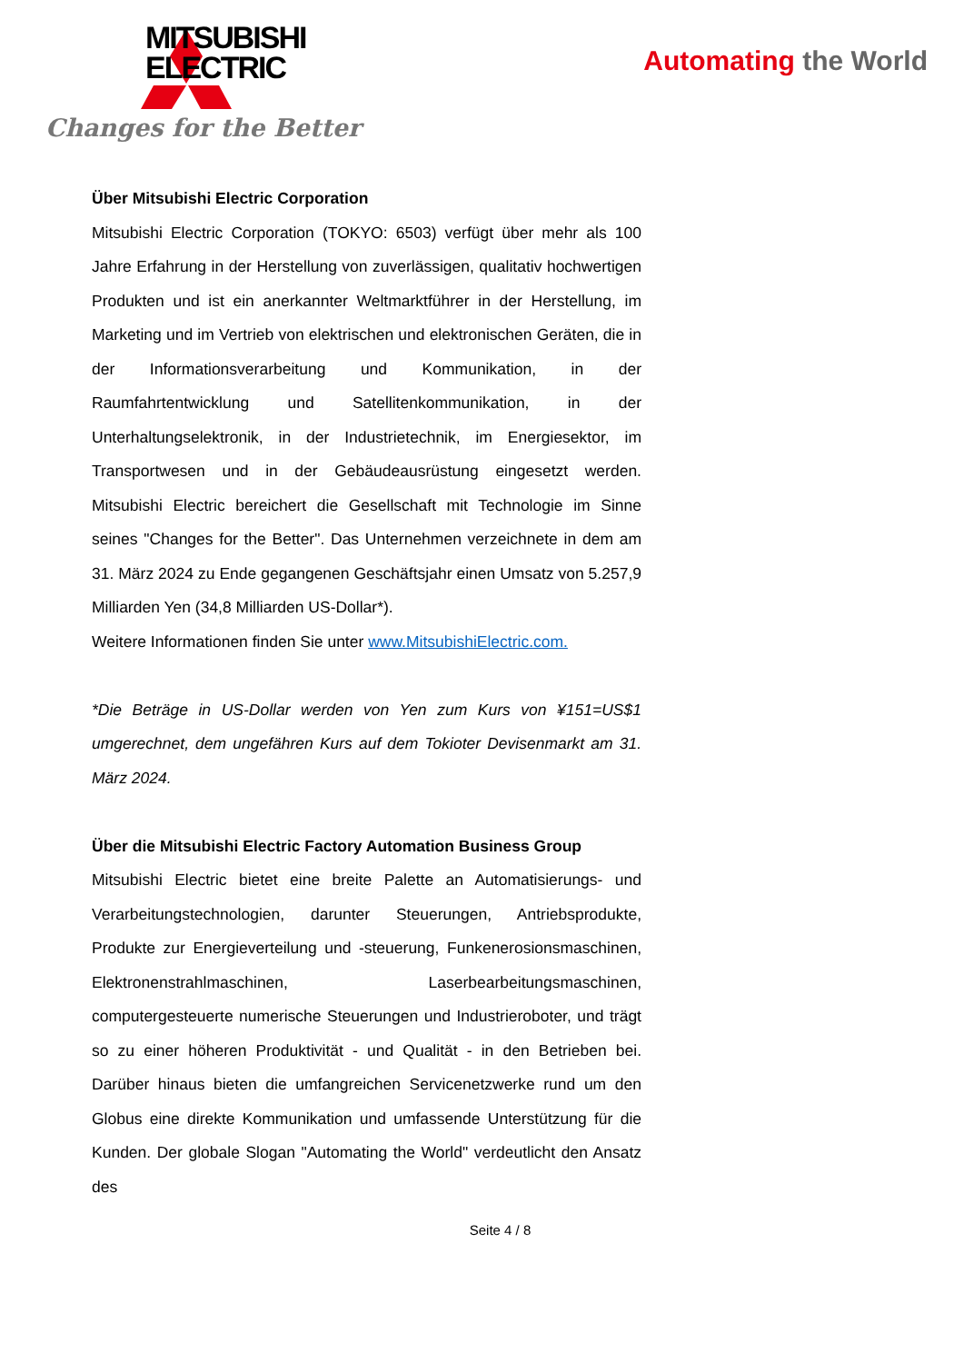MITSUBISHI
ELECTRIC
Changes for the Better
Automating the World
Über Mitsubishi Electric Corporation
Mitsubishi Electric Corporation (TOKYO: 6503) verfügt über mehr als 100 Jahre Erfahrung in der Herstellung von zuverlässigen, qualitativ hochwertigen Produkten und ist ein anerkannter Weltmarktführer in der Herstellung, im Marketing und im Vertrieb von elektrischen und elektronischen Geräten, die in der Informationsverarbeitung und Kommunikation, in der Raumfahrtentwicklung und Satellitenkommunikation, in der Unterhaltungselektronik, in der Industrietechnik, im Energiesektor, im Transportwesen und in der Gebäudeausrüstung eingesetzt werden. Mitsubishi Electric bereichert die Gesellschaft mit Technologie im Sinne seines "Changes for the Better". Das Unternehmen verzeichnete in dem am 31. März 2024 zu Ende gegangenen Geschäftsjahr einen Umsatz von 5.257,9 Milliarden Yen (34,8 Milliarden US-Dollar*).
Weitere Informationen finden Sie unter www.MitsubishiElectric.com.
*Die Beträge in US-Dollar werden von Yen zum Kurs von ¥151=US$1 umgerechnet, dem ungefähren Kurs auf dem Tokioter Devisenmarkt am 31. März 2024.
Über die Mitsubishi Electric Factory Automation Business Group
Mitsubishi Electric bietet eine breite Palette an Automatisierungs- und Verarbeitungstechnologien, darunter Steuerungen, Antriebsprodukte, Produkte zur Energieverteilung und -steuerung, Funkenerosionsmaschinen, Elektronenstrahlmaschinen, Laserbearbeitungsmaschinen, computergesteuerte numerische Steuerungen und Industrieroboter, und trägt so zu einer höheren Produktivität - und Qualität - in den Betrieben bei. Darüber hinaus bieten die umfangreichen Servicenetzwerke rund um den Globus eine direkte Kommunikation und umfassende Unterstützung für die Kunden. Der globale Slogan "Automating the World" verdeutlicht den Ansatz des
Seite 4 / 8